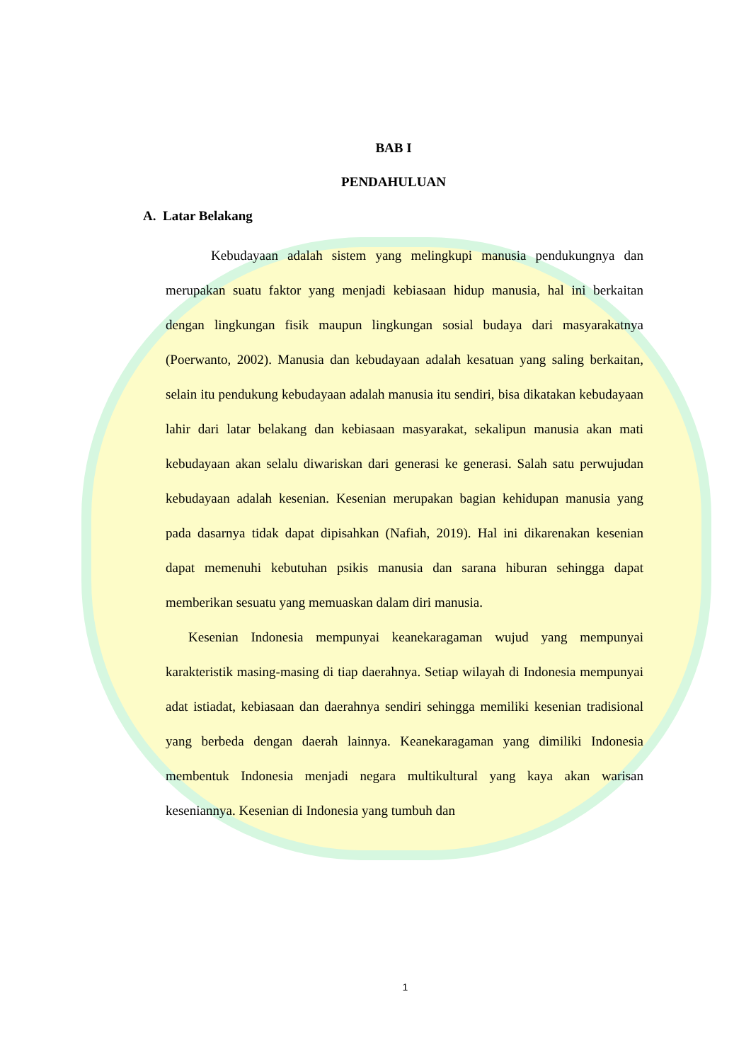BAB I
PENDAHULUAN
A. Latar Belakang
Kebudayaan adalah sistem yang melingkupi manusia pendukungnya dan merupakan suatu faktor yang menjadi kebiasaan hidup manusia, hal ini berkaitan dengan lingkungan fisik maupun lingkungan sosial budaya dari masyarakatnya (Poerwanto, 2002). Manusia dan kebudayaan adalah kesatuan yang saling berkaitan, selain itu pendukung kebudayaan adalah manusia itu sendiri, bisa dikatakan kebudayaan lahir dari latar belakang dan kebiasaan masyarakat, sekalipun manusia akan mati kebudayaan akan selalu diwariskan dari generasi ke generasi. Salah satu perwujudan kebudayaan adalah kesenian. Kesenian merupakan bagian kehidupan manusia yang pada dasarnya tidak dapat dipisahkan (Nafiah, 2019). Hal ini dikarenakan kesenian dapat memenuhi kebutuhan psikis manusia dan sarana hiburan sehingga dapat memberikan sesuatu yang memuaskan dalam diri manusia.
Kesenian Indonesia mempunyai keanekaragaman wujud yang mempunyai karakteristik masing-masing di tiap daerahnya. Setiap wilayah di Indonesia mempunyai adat istiadat, kebiasaan dan daerahnya sendiri sehingga memiliki kesenian tradisional yang berbeda dengan daerah lainnya. Keanekaragaman yang dimiliki Indonesia membentuk Indonesia menjadi negara multikultural yang kaya akan warisan keseniannya. Kesenian di Indonesia yang tumbuh dan
1